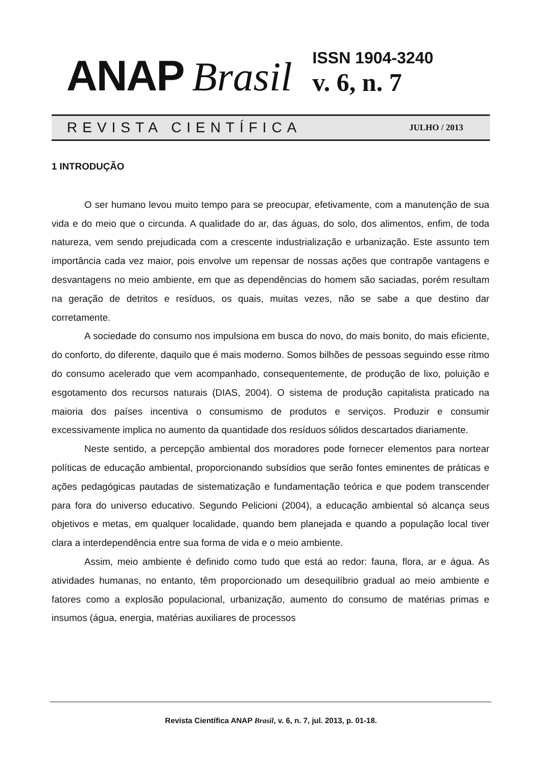ANAP Brasil
ISSN 1904-3240
v. 6, n. 7
REVISTA CIENTÍFICA JULHO / 2013
1 INTRODUÇÃO
O ser humano levou muito tempo para se preocupar, efetivamente, com a manutenção de sua vida e do meio que o circunda. A qualidade do ar, das águas, do solo, dos alimentos, enfim, de toda natureza, vem sendo prejudicada com a crescente industrialização e urbanização. Este assunto tem importância cada vez maior, pois envolve um repensar de nossas ações que contrapõe vantagens e desvantagens no meio ambiente, em que as dependências do homem são saciadas, porém resultam na geração de detritos e resíduos, os quais, muitas vezes, não se sabe a que destino dar corretamente.
A sociedade do consumo nos impulsiona em busca do novo, do mais bonito, do mais eficiente, do conforto, do diferente, daquilo que é mais moderno. Somos bilhões de pessoas seguindo esse ritmo do consumo acelerado que vem acompanhado, consequentemente, de produção de lixo, poluição e esgotamento dos recursos naturais (DIAS, 2004). O sistema de produção capitalista praticado na maioria dos países incentiva o consumismo de produtos e serviços. Produzir e consumir excessivamente implica no aumento da quantidade dos resíduos sólidos descartados diariamente.
Neste sentido, a percepção ambiental dos moradores pode fornecer elementos para nortear políticas de educação ambiental, proporcionando subsídios que serão fontes eminentes de práticas e ações pedagógicas pautadas de sistematização e fundamentação teórica e que podem transcender para fora do universo educativo. Segundo Pelicioni (2004), a educação ambiental só alcança seus objetivos e metas, em qualquer localidade, quando bem planejada e quando a população local tiver clara a interdependência entre sua forma de vida e o meio ambiente.
Assim, meio ambiente é definido como tudo que está ao redor: fauna, flora, ar e água. As atividades humanas, no entanto, têm proporcionado um desequilíbrio gradual ao meio ambiente e fatores como a explosão populacional, urbanização, aumento do consumo de matérias primas e insumos (água, energia, matérias auxiliares de processos
Revista Científica ANAP Brasil, v. 6, n. 7, jul. 2013, p. 01-18.